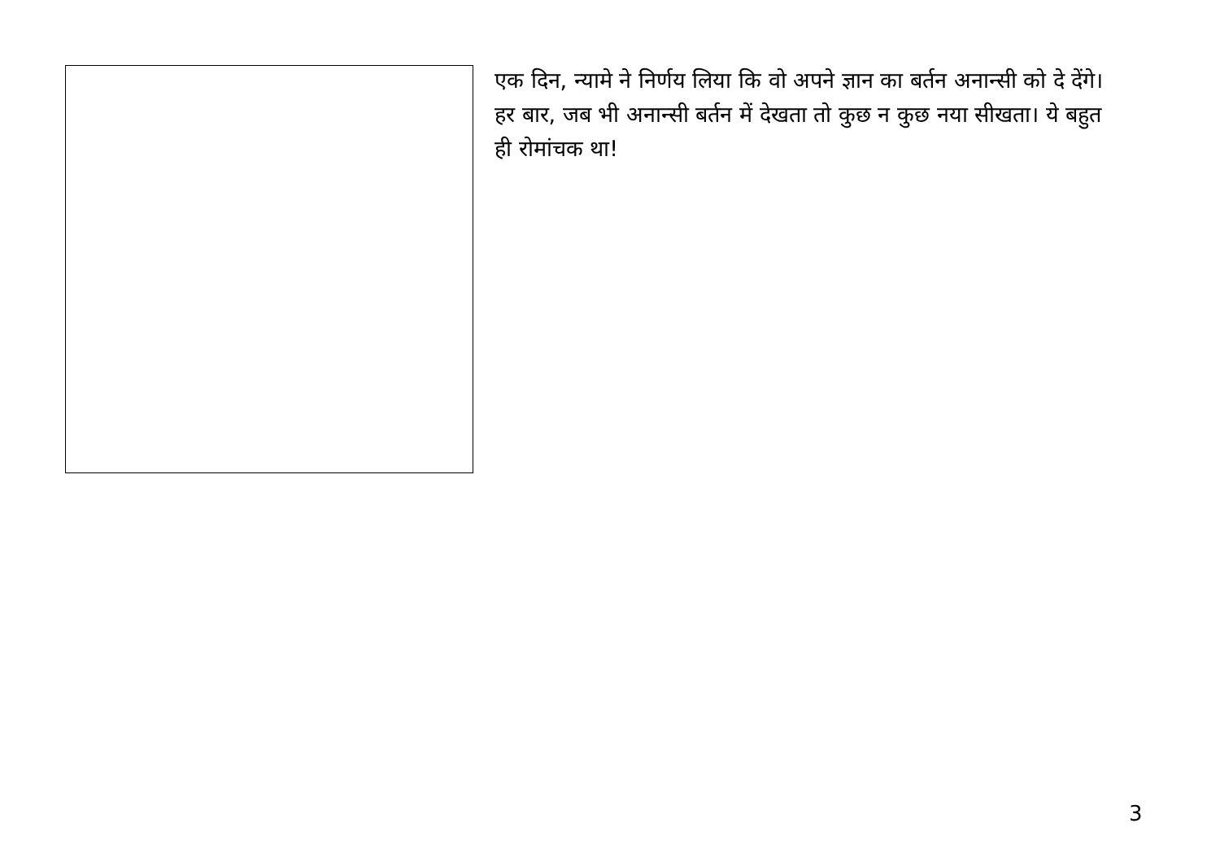एक दिन, न्यामे ने निर्णय लिया कि वो अपने ज्ञान का बर्तन अनान्सी को दे देंगे। हर बार, जब भी अनान्सी बर्तन में देखता तो कुछ न कुछ नया सीखता। ये बहुत ही रोमांचक था!
3